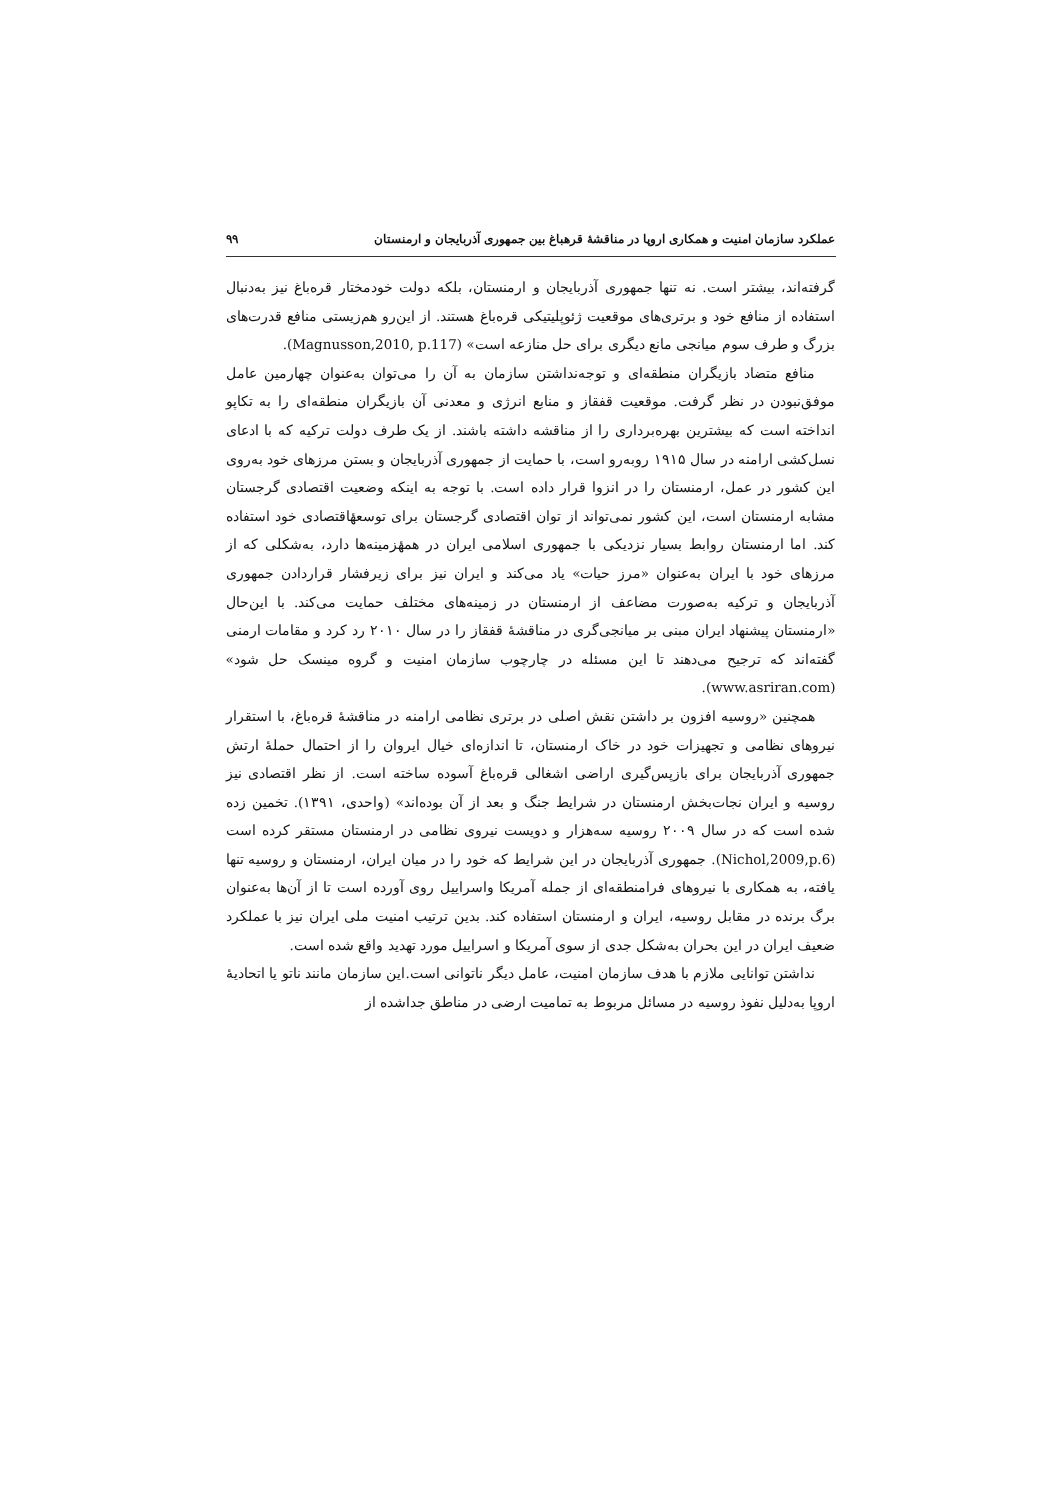عملکرد سازمان امنیت و همکاری اروپا در مناقشهٔ قرهباغ بین جمهوری آذربایجان و ارمنستان ۹۹
گرفته‌اند، بیشتر است. نه تنها جمهوری آذربایجان و ارمنستان، بلکه دولت خودمختار قره‌باغ نیز به‌دنبال استفاده از منافع خود و برتری‌های موقعیت ژئوپلیتیکی قره‌باغ هستند. از این‌رو هم‌زیستی منافع قدرت‌های بزرگ و طرف سوم میانجی مانع دیگری برای حل منازعه است» (Magnusson,2010, p.117).
منافع متضاد بازیگران منطقه‌ای و توجه‌نداشتن سازمان به آن را می‌توان به‌عنوان چهارمین عامل موفق‌نبودن در نظر گرفت. موقعیت قفقاز و منابع انرژی و معدنی آن بازیگران منطقه‌ای را به تکاپو انداخته است که بیشترین بهره‌برداری را از مناقشه داشته باشند. از یک طرف دولت ترکیه که با ادعای نسل‌کشی ارامنه در سال ۱۹۱۵ روبه‌رو است، با حمایت از جمهوری آذربایجان و بستن مرزهای خود به‌روی این کشور در عمل، ارمنستان را در انزوا قرار داده است. با توجه به اینکه وضعیت اقتصادی گرجستان مشابه ارمنستان است، این کشور نمی‌تواند از توان اقتصادی گرجستان برای توسعهٔاقتصادی خود استفاده کند. اما ارمنستان روابط بسیار نزدیکی با جمهوری اسلامی ایران در همهٔزمینه‌ها دارد، به‌شکلی که از مرزهای خود با ایران به‌عنوان «مرز حیات» یاد می‌کند و ایران نیز برای زیرفشار قراردادن جمهوری آذربایجان و ترکیه به‌صورت مضاعف از ارمنستان در زمینه‌های مختلف حمایت می‌کند. با این‌حال «ارمنستان پیشنهاد ایران مبنی بر میانجی‌گری در مناقشهٔ قفقاز را در سال ۲۰۱۰ رد کرد و مقامات ارمنی گفته‌اند که ترجیح می‌دهند تا این مسئله در چارچوب سازمان امنیت و گروه مینسک حل شود» (www.asriran.com).
همچنین «روسیه افزون بر داشتن نقش اصلی در برتری نظامی ارامنه در مناقشهٔ قره‌باغ، با استقرار نیروهای نظامی و تجهیزات خود در خاک ارمنستان، تا اندازه‌ای خیال ایروان را از احتمال حملهٔ ارتش جمهوری آذربایجان برای بازپس‌گیری اراضی اشغالی قره‌باغ آسوده ساخته است. از نظر اقتصادی نیز روسیه و ایران نجات‌بخش ارمنستان در شرایط جنگ و بعد از آن بوده‌اند» (واحدی، ۱۳۹۱). تخمین زده شده است که در سال ۲۰۰۹ روسیه سه‌هزار و دویست نیروی نظامی در ارمنستان مستقر کرده است (Nichol,2009,p.6). جمهوری آذربایجان در این شرایط که خود را در میان ایران، ارمنستان و روسیه تنها یافته، به همکاری با نیروهای فرامنطقه‌ای از جمله آمریکا واسراییل روی آورده است تا از آن‌ها به‌عنوان برگ برنده در مقابل روسیه، ایران و ارمنستان استفاده کند. بدین ترتیب امنیت ملی ایران نیز با عملکرد ضعیف ایران در این بحران به‌شکل جدی از سوی آمریکا و اسراییل مورد تهدید واقع شده است.
نداشتن توانایی ملازم با هدف سازمان امنیت، عامل دیگر ناتوانی است.این سازمان مانند ناتو یا اتحادیهٔ اروپا به‌دلیل نفوذ روسیه در مسائل مربوط به تمامیت ارضی در مناطق جداشده از